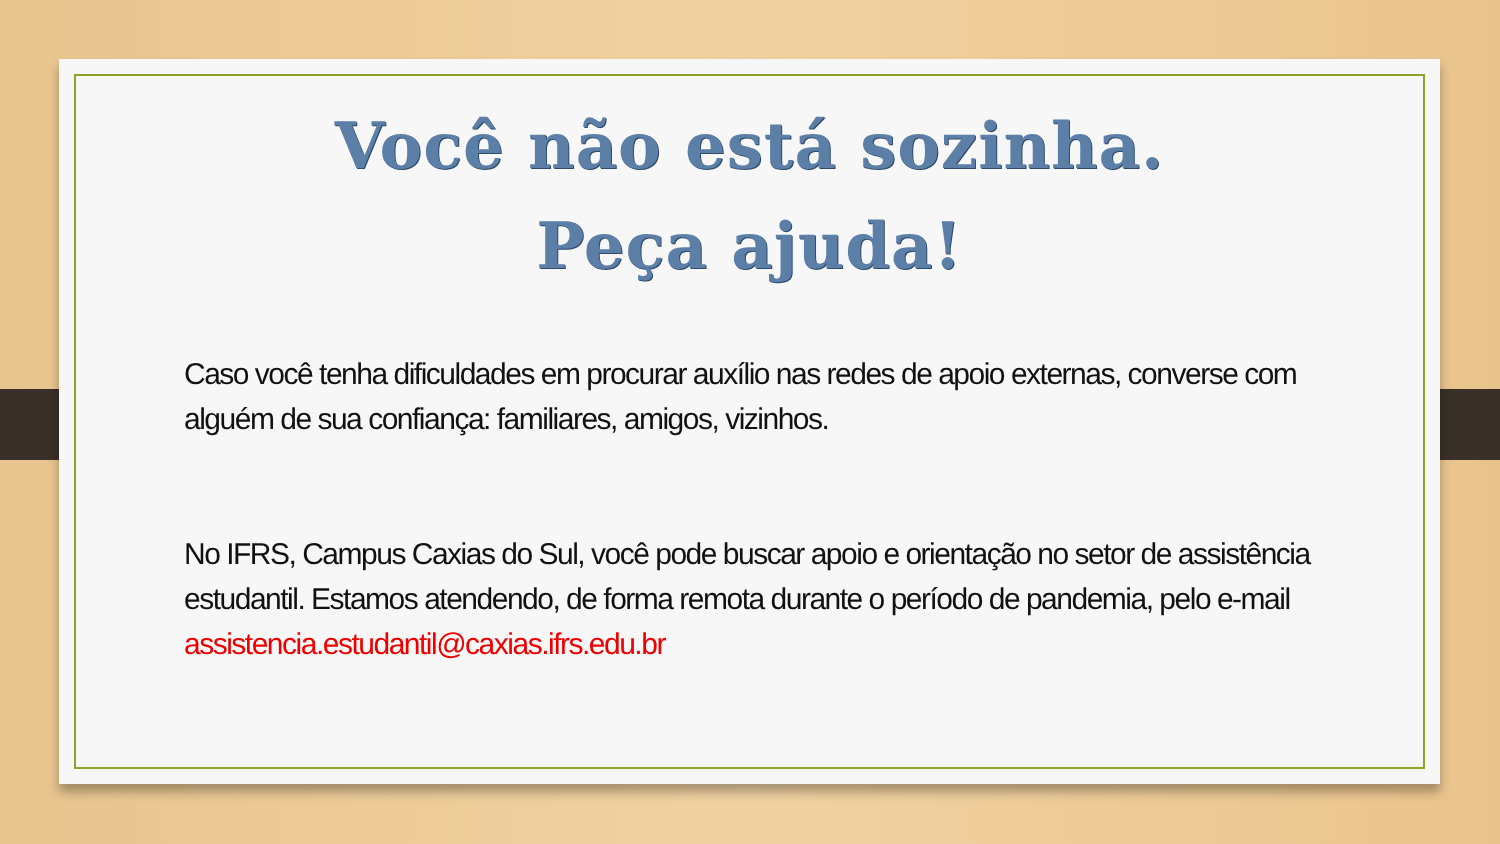Você não está sozinha.
Peça ajuda!
Caso você tenha dificuldades em procurar auxílio nas redes de apoio externas, converse com alguém de sua confiança: familiares, amigos, vizinhos.
No IFRS, Campus Caxias do Sul, você pode buscar apoio e orientação no setor de assistência estudantil. Estamos atendendo, de forma remota durante o período de pandemia, pelo e-mail assistencia.estudantil@caxias.ifrs.edu.br